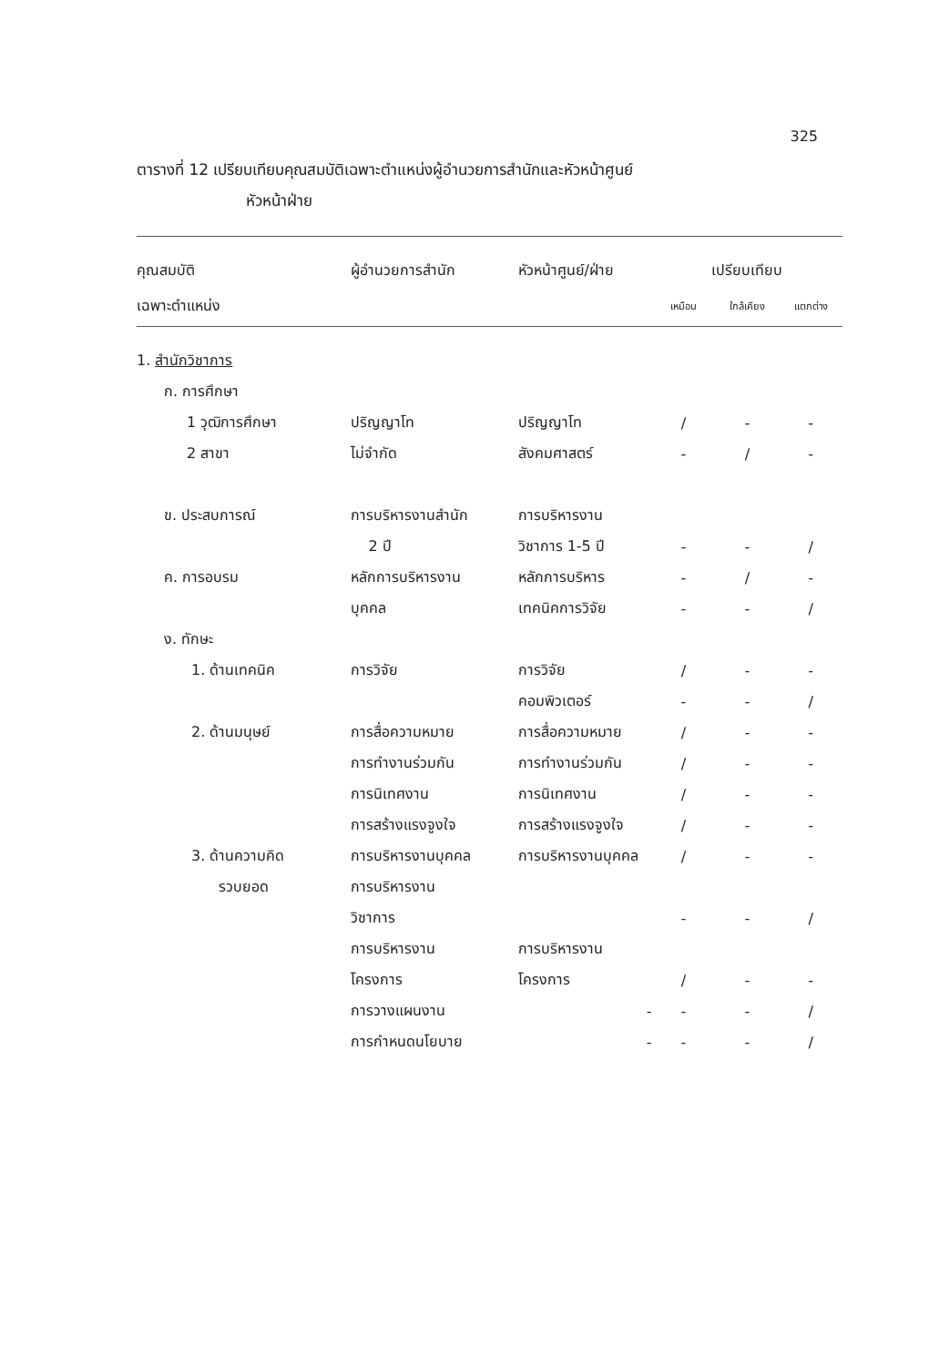325
ตารางที่ 12 เปรียบเทียบคุณสมบัติเฉพาะตำแหน่งผู้อำนวยการสำนักและหัวหน้าศูนย์
หัวหน้าฝ่าย
| คุณสมบัติ | ผู้อำนวยการสำนัก | หัวหน้าศูนย์/ฝ่าย | เปรียบเทียบ | | |
| --- | --- | --- | --- | --- | --- |
| เฉพาะตำแหน่ง | | | เหมือน | ใกล้เคียง | แตกต่าง |
| 1. สำนักวิชาการ | | | | | |
| ก. การศึกษา | | | | | |
| 1 วุฒิการศึกษา | ปริญญาโท | ปริญญาโท | / | - | - |
| 2 สาขา | ไม่จำกัด | สังคมศาสตร์ | - | / | - |
| ข. ประสบการณ์ | การบริหารงานสำนัก | การบริหารงาน | | | |
| | 2 ปี | วิชาการ 1-5 ปี | - | - | / |
| ค. การอบรม | หลักการบริหารงาน | หลักการบริหาร | - | / | - |
| | บุคคล | เทคนิคการวิจัย | - | - | / |
| ง. ทักษะ | | | | | |
| 1. ด้านเทคนิค | การวิจัย | การวิจัย | / | - | - |
| | | คอมพิวเตอร์ | - | - | / |
| 2. ด้านมนุษย์ | การสื่อความหมาย | การสื่อความหมาย | / | - | - |
| | การทำงานร่วมกัน | การทำงานร่วมกัน | / | - | - |
| | การนิเทศงาน | การนิเทศงาน | / | - | - |
| | การสร้างแรงจูงใจ | การสร้างแรงจูงใจ | / | - | - |
| 3. ด้านความคิด | การบริหารงานบุคคล | การบริหารงานบุคคล | / | - | - |
| รวบยอด | การบริหารงาน | | | | |
| | วิชาการ | | - | - | / |
| | การบริหารงาน | การบริหารงาน | | | |
| | โครงการ | โครงการ | / | - | - |
| | การวางแผนงาน | - | - | - | / |
| | การกำหนดนโยบาย | - | - | - | / |